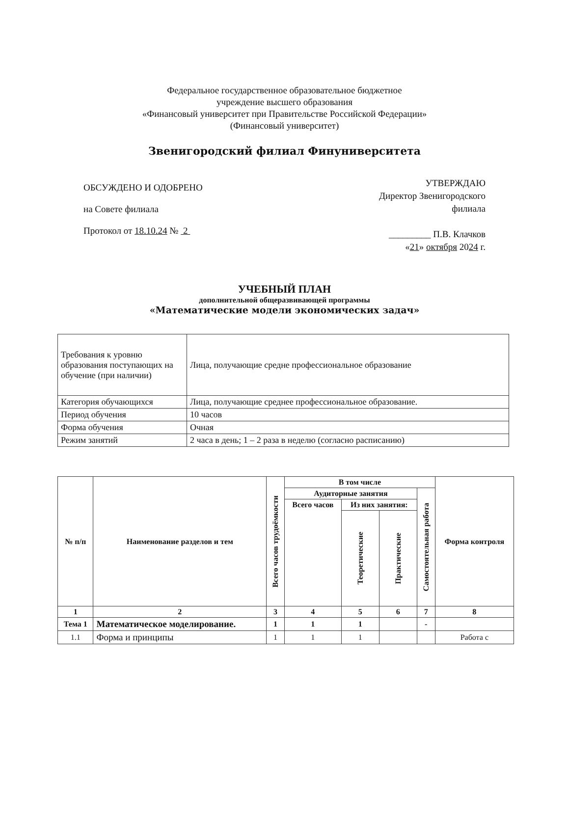Федеральное государственное образовательное бюджетное
учреждение высшего образования
«Финансовый университет при Правительстве Российской Федерации»
(Финансовый университет)
Звенигородский филиал Финуниверситета
ОБСУЖДЕНО И ОДОБРЕНО
на Совете филиала
Протокол от 18.10.24 № 2
УТВЕРЖДАЮ
Директор Звенигородского
филиала
_________ П.В. Клачков
«21» октября 2024 г.
УЧЕБНЫЙ ПЛАН
дополнительной общеразвивающей программы
«Математические модели экономических задач»
| Требования к уровню образования поступающих на обучение (при наличии) | Лица, получающие средне профессиональное образование |
| Категория обучающихся | Лица, получающие среднее профессиональное образование. |
| Период обучения | 10 часов |
| Форма обучения | Очная |
| Режим занятий | 2 часа в день; 1 – 2 раза в неделю (согласно расписанию) |
| № п/п | Наименование разделов и тем | Всего часов трудоёмкости | В том числе | | | | Форма контроля |
| --- | --- | --- | --- | --- | --- | --- | --- |
| | | | Аудиторные занятия | | | Самостоятельная работа | |
| | | | Всего часов | Из них занятия: | | | |
| | | | | Теоретические | Практические | | |
| 1 | 2 | 3 | 4 | 5 | 6 | 7 | 8 |
| Тема 1 | Математическое моделирование. | 1 | 1 | 1 | | - | |
| 1.1 | Форма и принципы | 1 | 1 | 1 | | | Работа с |